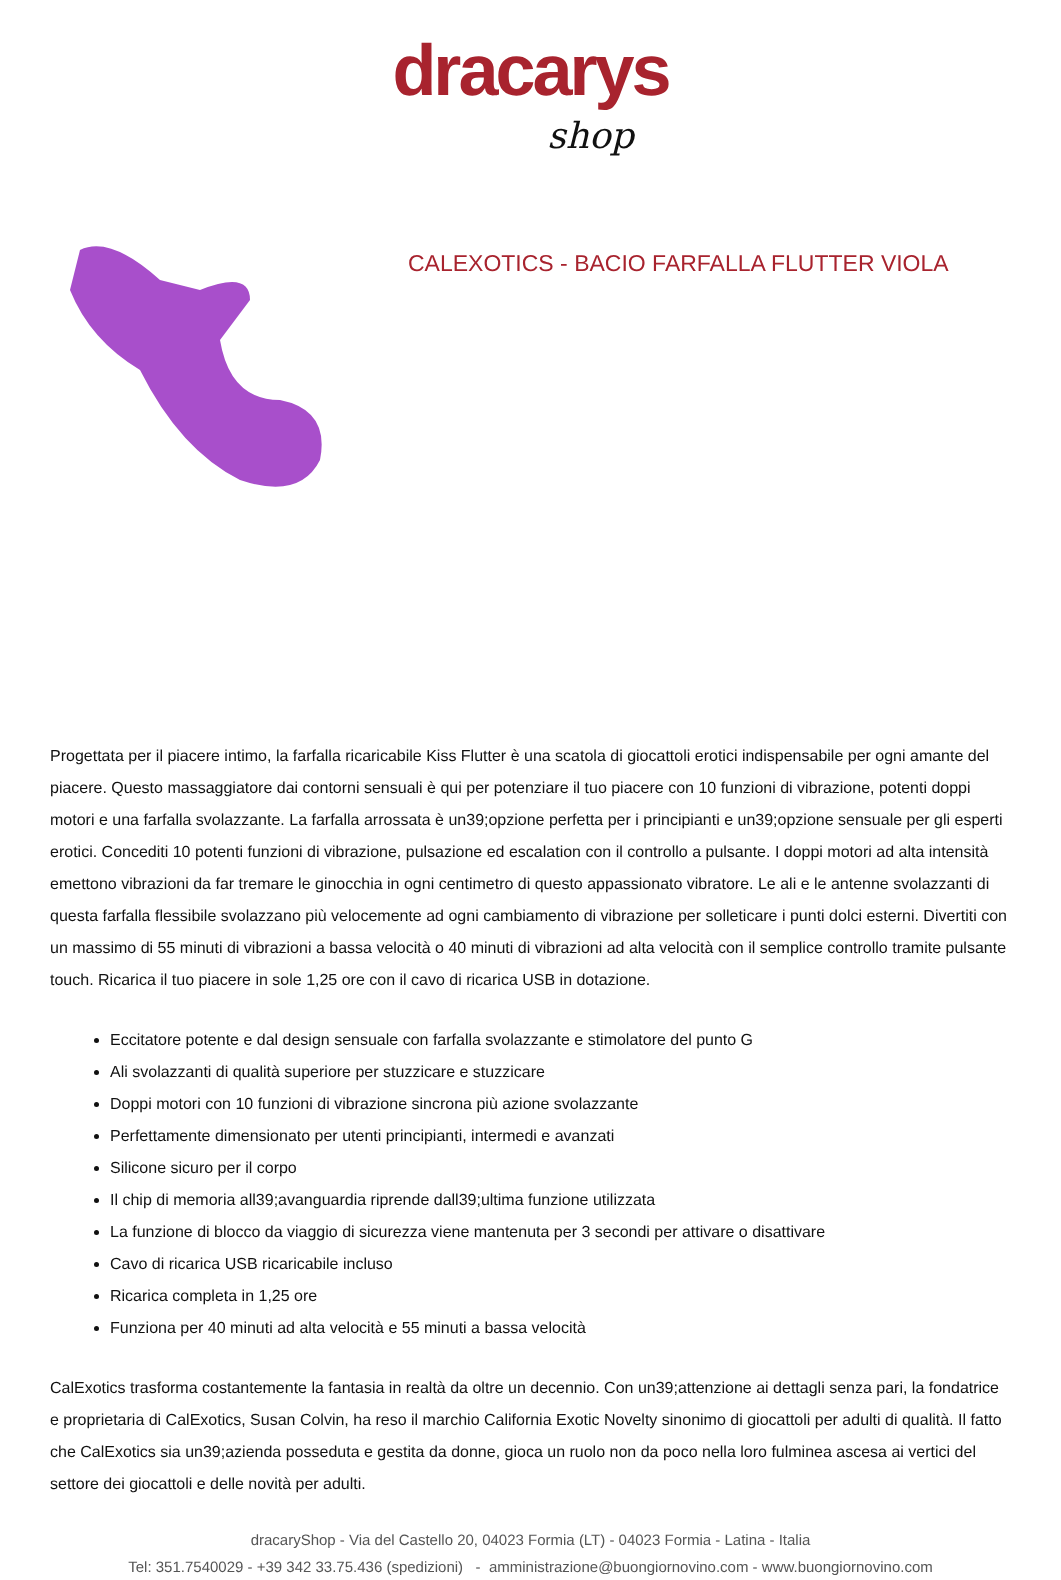dracarys
shop
CALEXOTICS - BACIO FARFALLA FLUTTER VIOLA
Progettata per il piacere intimo, la farfalla ricaricabile Kiss Flutter è una scatola di giocattoli erotici indispensabile per ogni amante del piacere. Questo massaggiatore dai contorni sensuali è qui per potenziare il tuo piacere con 10 funzioni di vibrazione, potenti doppi motori e una farfalla svolazzante. La farfalla arrossata è un39;opzione perfetta per i principianti e un39;opzione sensuale per gli esperti erotici. Concediti 10 potenti funzioni di vibrazione, pulsazione ed escalation con il controllo a pulsante. I doppi motori ad alta intensità emettono vibrazioni da far tremare le ginocchia in ogni centimetro di questo appassionato vibratore. Le ali e le antenne svolazzanti di questa farfalla flessibile svolazzano più velocemente ad ogni cambiamento di vibrazione per solleticare i punti dolci esterni. Divertiti con un massimo di 55 minuti di vibrazioni a bassa velocità o 40 minuti di vibrazioni ad alta velocità con il semplice controllo tramite pulsante touch. Ricarica il tuo piacere in sole 1,25 ore con il cavo di ricarica USB in dotazione.
Eccitatore potente e dal design sensuale con farfalla svolazzante e stimolatore del punto G
Ali svolazzanti di qualità superiore per stuzzicare e stuzzicare
Doppi motori con 10 funzioni di vibrazione sincrona più azione svolazzante
Perfettamente dimensionato per utenti principianti, intermedi e avanzati
Silicone sicuro per il corpo
Il chip di memoria all39;avanguardia riprende dall39;ultima funzione utilizzata
La funzione di blocco da viaggio di sicurezza viene mantenuta per 3 secondi per attivare o disattivare
Cavo di ricarica USB ricaricabile incluso
Ricarica completa in 1,25 ore
Funziona per 40 minuti ad alta velocità e 55 minuti a bassa velocità
CalExotics trasforma costantemente la fantasia in realtà da oltre un decennio. Con un39;attenzione ai dettagli senza pari, la fondatrice e proprietaria di CalExotics, Susan Colvin, ha reso il marchio California Exotic Novelty sinonimo di giocattoli per adulti di qualità. Il fatto che CalExotics sia un39;azienda posseduta e gestita da donne, gioca un ruolo non da poco nella loro fulminea ascesa ai vertici del settore dei giocattoli e delle novità per adulti.
dracaryShop - Via del Castello 20, 04023 Formia (LT) - 04023 Formia - Latina - Italia
Tel: 351.7540029 - +39 342 33.75.436 (spedizioni) - amministrazione@buongiornovino.com - www.buongiornovino.com